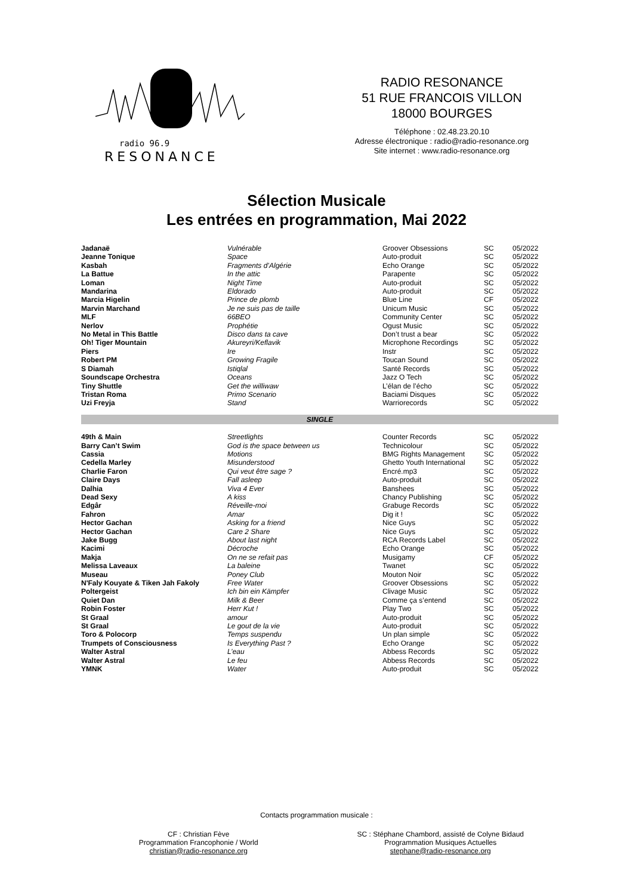radio 96.9
RESONANCE
RADIO RESONANCE
51 RUE FRANCOIS VILLON
18000 BOURGES
Téléphone : 02.48.23.20.10
Adresse électronique : radio@radio-resonance.org
Site internet : www.radio-resonance.org
Sélection Musicale
Les entrées en programmation, Mai 2022
| Jadanaë | Vulnérable | Groover Obsessions | SC | 05/2022 |
| Jeanne Tonique | Space | Auto-produit | SC | 05/2022 |
| Kasbah | Fragments d’Algérie | Echo Orange | SC | 05/2022 |
| La Battue | In the attic | Parapente | SC | 05/2022 |
| Loman | Night Time | Auto-produit | SC | 05/2022 |
| Mandarina | Eldorado | Auto-produit | SC | 05/2022 |
| Marcia Higelin | Prince de plomb | Blue Line | CF | 05/2022 |
| Marvin Marchand | Je ne suis pas de taille | Unicum Music | SC | 05/2022 |
| MLF | 66BEO | Community Center | SC | 05/2022 |
| Nerlov | Prophétie | Ogust Music | SC | 05/2022 |
| No Metal in This Battle | Disco dans ta cave | Don’t trust a bear | SC | 05/2022 |
| Oh! Tiger Mountain | Akureyri/Keflavik | Microphone Recordings | SC | 05/2022 |
| Piers | Ire | Instr | SC | 05/2022 |
| Robert PM | Growing Fragile | Toucan Sound | SC | 05/2022 |
| S Diamah | Istiqlal | Santé Records | SC | 05/2022 |
| Soundscape Orchestra | Oceans | Jazz O Tech | SC | 05/2022 |
| Tiny Shuttle | Get the williwaw | L’élan de l’écho | SC | 05/2022 |
| Tristan Roma | Primo Scenario | Baciami Disques | SC | 05/2022 |
| Uzi Freyja | Stand | Warriorecords | SC | 05/2022 |
| SINGLE | | | | |
| 49th & Main | Streetlights | Counter Records | SC | 05/2022 |
| Barry Can’t Swim | God is the space between us | Technicolour | SC | 05/2022 |
| Cassia | Motions | BMG Rights Management | SC | 05/2022 |
| Cedella Marley | Misunderstood | Ghetto Youth International | SC | 05/2022 |
| Charlie Faron | Qui veut être sage ? | Encré.mp3 | SC | 05/2022 |
| Claire Days | Fall asleep | Auto-produit | SC | 05/2022 |
| Dalhia | Viva 4 Ever | Banshees | SC | 05/2022 |
| Dead Sexy | A kiss | Chancy Publishing | SC | 05/2022 |
| Edgâr | Réveille-moi | Grabuge Records | SC | 05/2022 |
| Fahron | Amar | Dig it ! | SC | 05/2022 |
| Hector Gachan | Asking for a friend | Nice Guys | SC | 05/2022 |
| Hector Gachan | Care 2 Share | Nice Guys | SC | 05/2022 |
| Jake Bugg | About last night | RCA Records Label | SC | 05/2022 |
| Kacimi | Décroche | Echo Orange | SC | 05/2022 |
| Makja | On ne se refait pas | Musigamy | CF | 05/2022 |
| Melissa Laveaux | La baleine | Twanet | SC | 05/2022 |
| Museau | Poney Club | Mouton Noir | SC | 05/2022 |
| N'Faly Kouyate & Tiken Jah Fakoly | Free Water | Groover Obsessions | SC | 05/2022 |
| Poltergeist | Ich bin ein Kämpfer | Clivage Music | SC | 05/2022 |
| Quiet Dan | Milk & Beer | Comme ça s’entend | SC | 05/2022 |
| Robin Foster | Herr Kut ! | Play Two | SC | 05/2022 |
| St Graal | amour | Auto-produit | SC | 05/2022 |
| St Graal | Le gout de la vie | Auto-produit | SC | 05/2022 |
| Toro & Polocorp | Temps suspendu | Un plan simple | SC | 05/2022 |
| Trumpets of Consciousness | Is Everything Past ? | Echo Orange | SC | 05/2022 |
| Walter Astral | L’eau | Abbess Records | SC | 05/2022 |
| Walter Astral | Le feu | Abbess Records | SC | 05/2022 |
| YMNK | Water | Auto-produit | SC | 05/2022 |
Contacts programmation musicale :
CF : Christian Fève
Programmation Francophonie / World
christian@radio-resonance.org
SC : Stéphane Chambord, assisté de Colyne Bidaud
Programmation Musiques Actuelles
stephane@radio-resonance.org